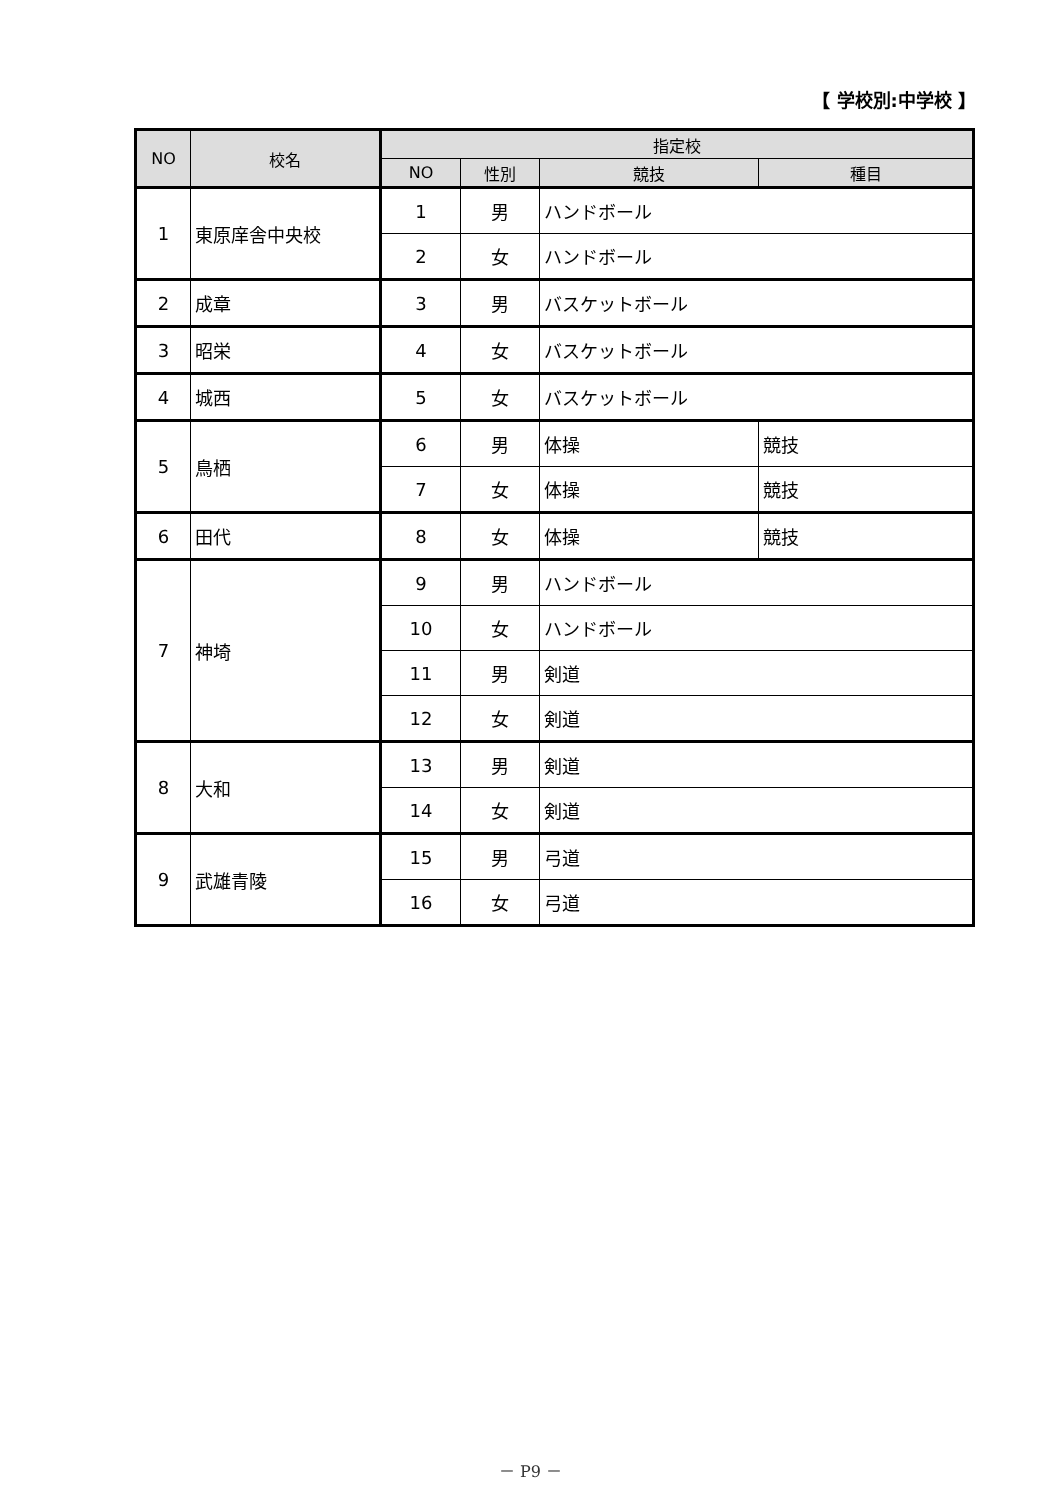【 学校別:中学校 】
| NO | 校名 | 指定校 | | | |
| --- | --- | --- | --- | --- | --- |
| | | NO | 性別 | 競技 | 種目 |
| 1 | 東原庠舎中央校 | 1 | 男 | ハンドボール | |
| | | 2 | 女 | ハンドボール | |
| 2 | 成章 | 3 | 男 | バスケットボール | |
| 3 | 昭栄 | 4 | 女 | バスケットボール | |
| 4 | 城西 | 5 | 女 | バスケットボール | |
| 5 | 鳥栖 | 6 | 男 | 体操 | 競技 |
| | | 7 | 女 | 体操 | 競技 |
| 6 | 田代 | 8 | 女 | 体操 | 競技 |
| 7 | 神埼 | 9 | 男 | ハンドボール | |
| | | 10 | 女 | ハンドボール | |
| | | 11 | 男 | 剣道 | |
| | | 12 | 女 | 剣道 | |
| 8 | 大和 | 13 | 男 | 剣道 | |
| | | 14 | 女 | 剣道 | |
| 9 | 武雄青陵 | 15 | 男 | 弓道 | |
| | | 16 | 女 | 弓道 | |
－ P9 －